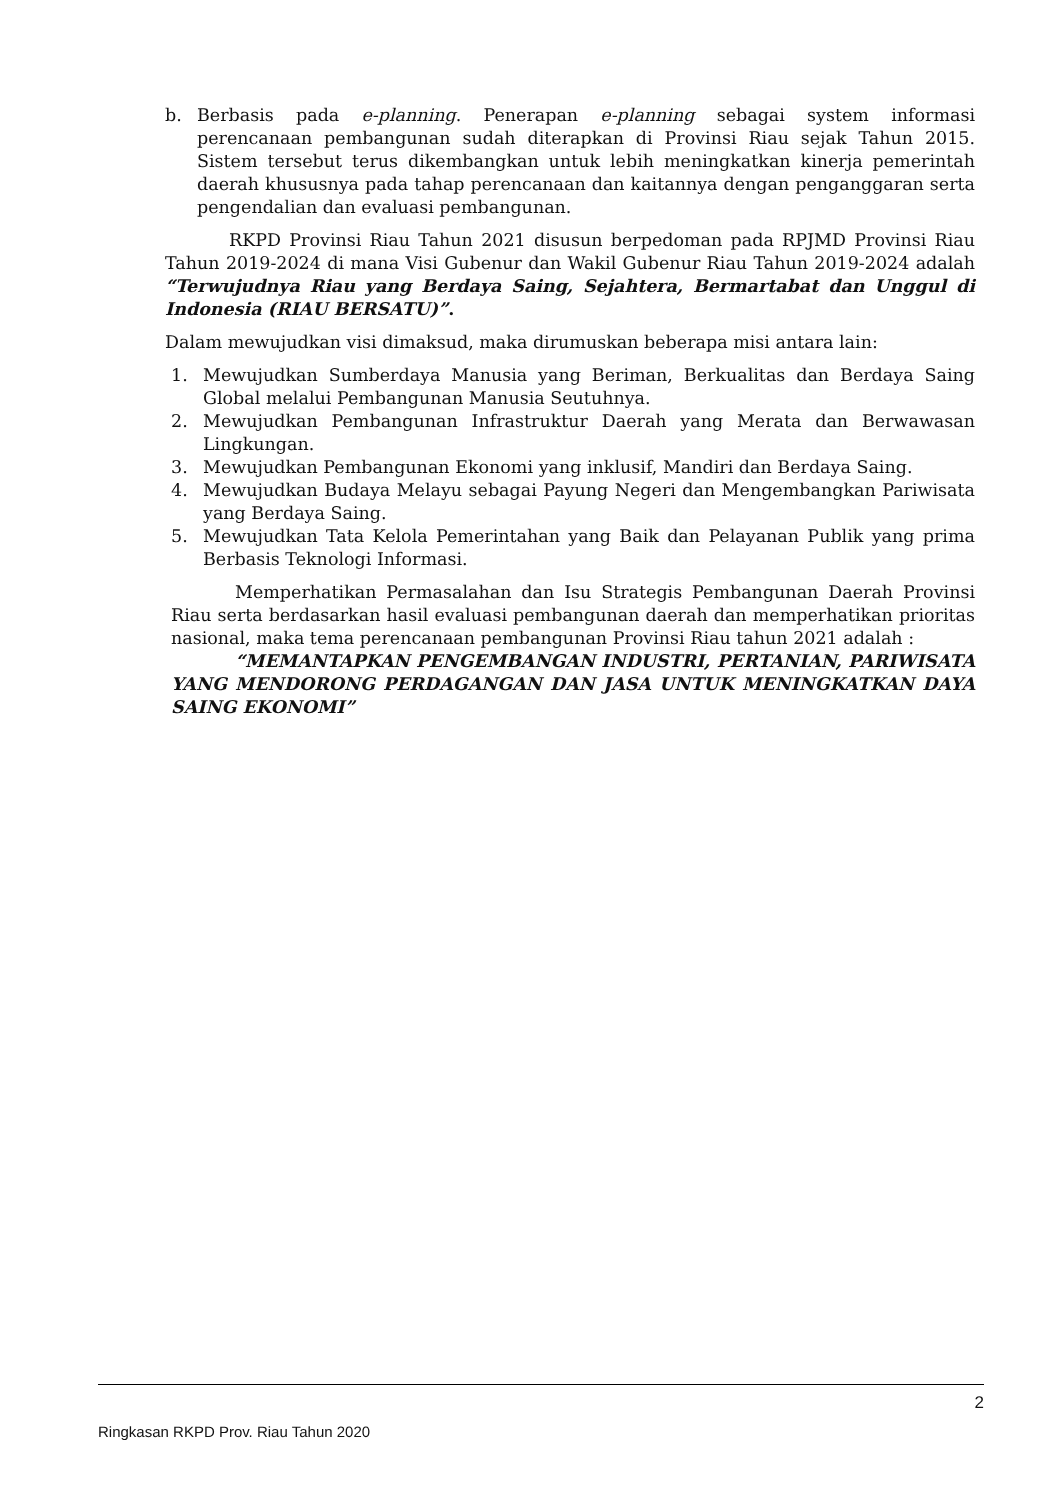b. Berbasis pada e-planning. Penerapan e-planning sebagai system informasi perencanaan pembangunan sudah diterapkan di Provinsi Riau sejak Tahun 2015. Sistem tersebut terus dikembangkan untuk lebih meningkatkan kinerja pemerintah daerah khususnya pada tahap perencanaan dan kaitannya dengan penganggaran serta pengendalian dan evaluasi pembangunan.
RKPD Provinsi Riau Tahun 2021 disusun berpedoman pada RPJMD Provinsi Riau Tahun 2019-2024 di mana Visi Gubenur dan Wakil Gubenur Riau Tahun 2019-2024 adalah “Terwujudnya Riau yang Berdaya Saing, Sejahtera, Bermartabat dan Unggul di Indonesia (RIAU BERSATU)”.
Dalam mewujudkan visi dimaksud, maka dirumuskan beberapa misi antara lain:
1. Mewujudkan Sumberdaya Manusia yang Beriman, Berkualitas dan Berdaya Saing Global melalui Pembangunan Manusia Seutuhnya.
2. Mewujudkan Pembangunan Infrastruktur Daerah yang Merata dan Berwawasan Lingkungan.
3. Mewujudkan Pembangunan Ekonomi yang inklusif, Mandiri dan Berdaya Saing.
4. Mewujudkan Budaya Melayu sebagai Payung Negeri dan Mengembangkan Pariwisata yang Berdaya Saing.
5. Mewujudkan Tata Kelola Pemerintahan yang Baik dan Pelayanan Publik yang prima Berbasis Teknologi Informasi.
Memperhatikan Permasalahan dan Isu Strategis Pembangunan Daerah Provinsi Riau serta berdasarkan hasil evaluasi pembangunan daerah dan memperhatikan prioritas nasional, maka tema perencanaan pembangunan Provinsi Riau tahun 2021 adalah :
“MEMANTAPKAN PENGEMBANGAN INDUSTRI, PERTANIAN, PARIWISATA YANG MENDORONG PERDAGANGAN DAN JASA UNTUK MENINGKATKAN DAYA SAING EKONOMI”
2
Ringkasan RKPD Prov. Riau Tahun 2020